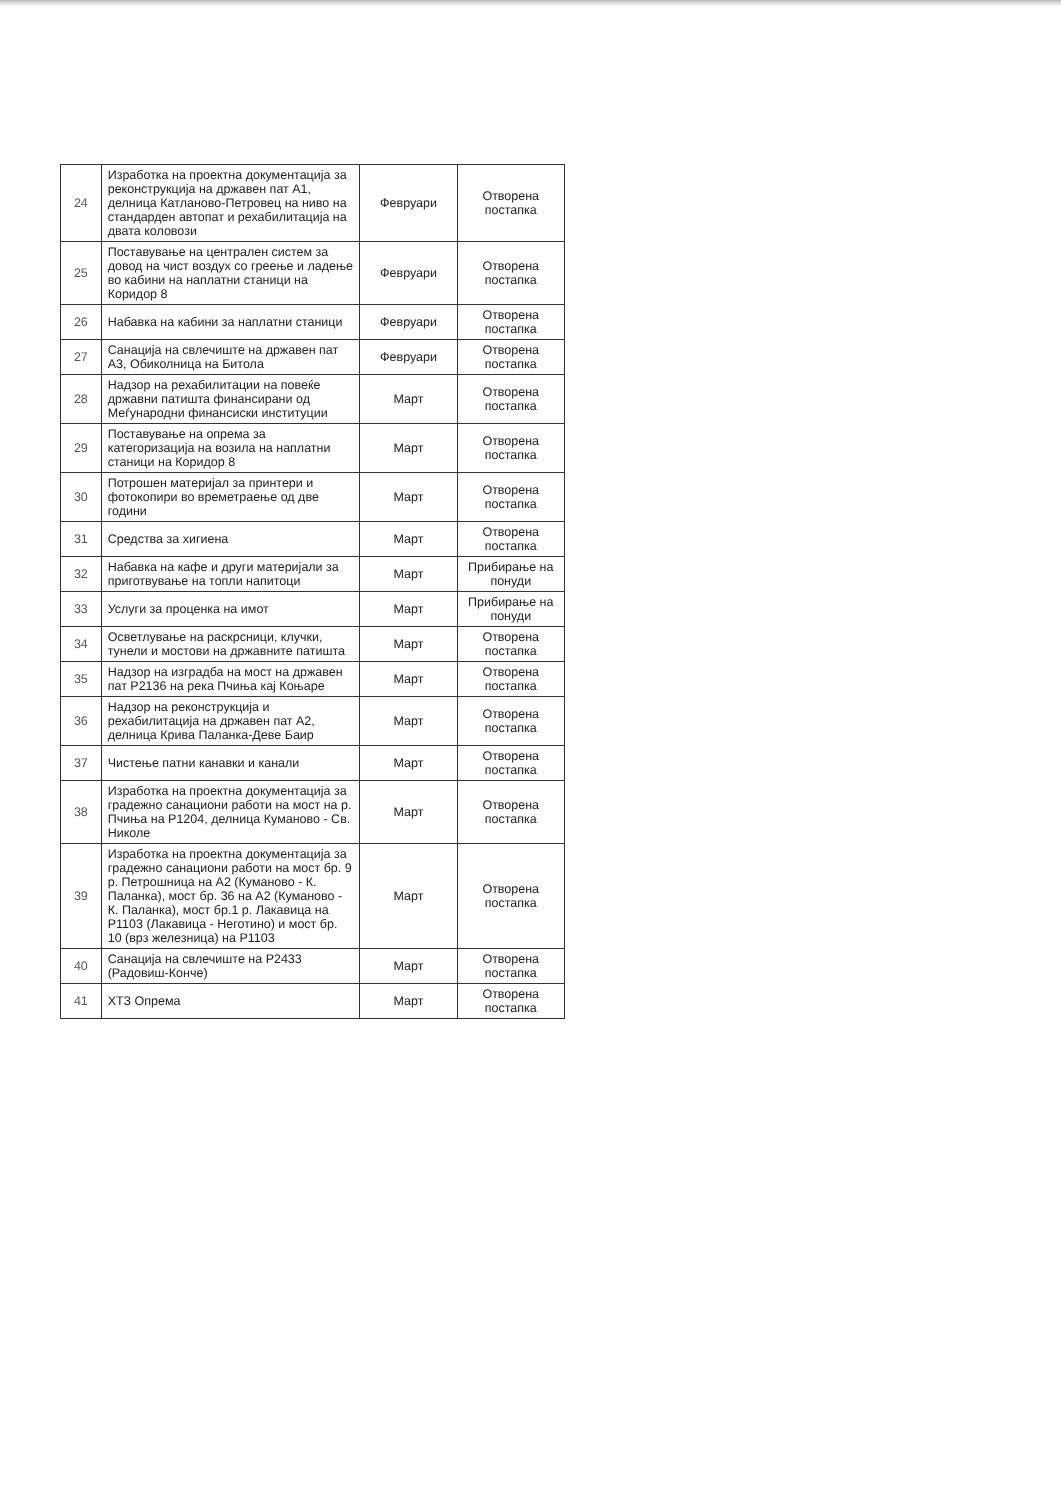| 24 | Изработка на проектна документација за реконструкција на државен пат А1, делница Катланово-Петровец на ниво на стандарден автопат и рехабилитација на двата коловози | Февруари | Отворена постапка |
| 25 | Поставување на централен систем за довод на чист воздух со греење и ладење во кабини на наплатни станици на Коридор 8 | Февруари | Отворена постапка |
| 26 | Набавка на кабини за наплатни станици | Февруари | Отворена постапка |
| 27 | Санација на свлечиште на државен пат А3, Обиколница на Битола | Февруари | Отворена постапка |
| 28 | Надзор на рехабилитации на повеќе државни патишта финансирани од Меѓународни финансиски институции | Март | Отворена постапка |
| 29 | Поставување на опрема за категоризација на возила на наплатни станици на Коридор 8 | Март | Отворена постапка |
| 30 | Потрошен материјал за принтери и фотокопири во времетраење од две години | Март | Отворена постапка |
| 31 | Средства за хигиена | Март | Отворена постапка |
| 32 | Набавка на кафе и други материјали за приготвување на топли напитоци | Март | Прибирање на понуди |
| 33 | Услуги за проценка на имот | Март | Прибирање на понуди |
| 34 | Осветлување на раскрсници, клучки, тунели и мостови на државните патишта | Март | Отворена постапка |
| 35 | Надзор на изградба на мост на државен пат Р2136 на река Пчиња кај Коњаре | Март | Отворена постапка |
| 36 | Надзор на реконструкција и рехабилитација на државен пат А2, делница Крива Паланка-Деве Баир | Март | Отворена постапка |
| 37 | Чистење патни канавки и канали | Март | Отворена постапка |
| 38 | Изработка на проектна документација за градежно санациони работи на мост на р. Пчиња на Р1204, делница Куманово - Св. Николе | Март | Отворена постапка |
| 39 | Изработка на проектна документација за градежно санациони работи на мост бр. 9 р. Петрошница на А2 (Куманово - К. Паланка), мост бр. 36 на А2 (Куманово - К. Паланка), мост бр.1 р. Лакавица на Р1103 (Лакавица - Неготино) и мост бр. 10 (врз железница) на Р1103 | Март | Отворена постапка |
| 40 | Санација на свлечиште на Р2433 (Радовиш-Конче) | Март | Отворена постапка |
| 41 | ХТЗ Опрема | Март | Отворена постапка |